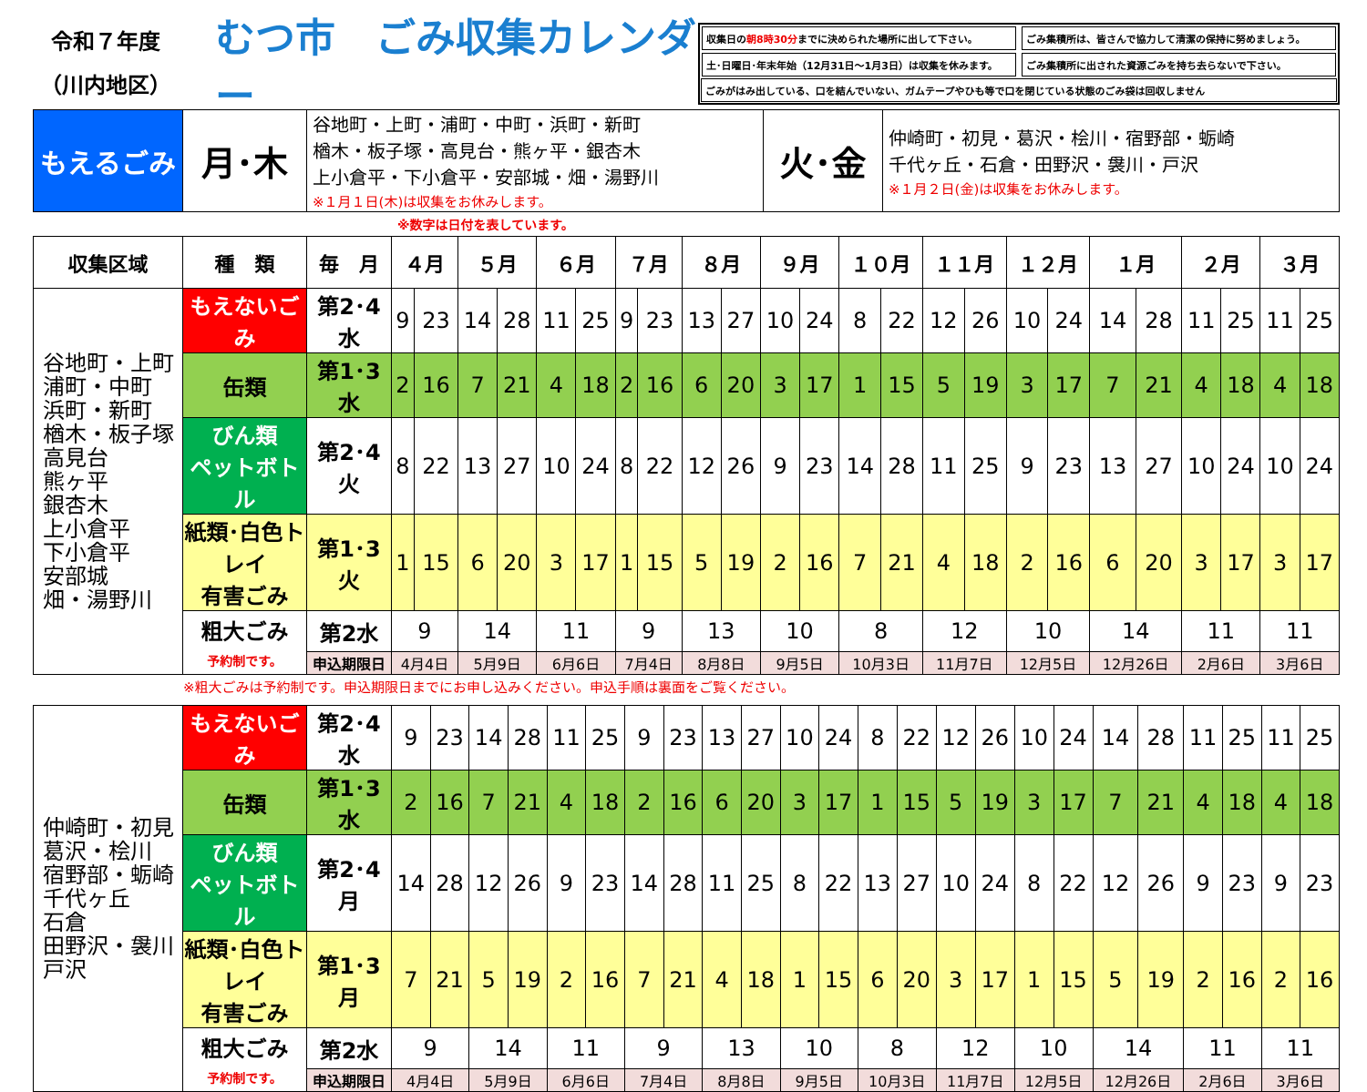令和７年度
（川内地区）
むつ市　ごみ収集カレンダー
収集日の朝8時30分までに決められた場所に出して下さい。
ごみ集積所は、皆さんで協力して清潔の保持に努めましょう。
土･日曜日･年末年始（12月31日～1月3日）は収集を休みます。
ごみ集積所に出された資源ごみを持ち去らないで下さい。
ごみがはみ出している、口を結んでいない、ガムテープやひも等で口を閉じている状態のごみ袋は回収しません
| もえるごみ | 月･木 | 谷地町・上町・浦町・中町・浜町・新町 楢木・板子塚・高見台・熊ヶ平・銀杏木 上小倉平・下小倉平・安部城・畑・湯野川 ※１月１日(木)は収集をお休みします。 | 火･金 | 仲崎町・初見・葛沢・桧川・宿野部・蛎崎 千代ヶ丘・石倉・田野沢・袰川・戸沢 ※１月２日(金)は収集をお休みします。 |
※数字は日付を表しています。
| 収集区域 | 種 類 | 毎 月 | ４月 | | ５月 | | ６月 | | ７月 | | ８月 | | ９月 | | １０月 | | １１月 | | １２月 | | １月 | | ２月 | | ３月 | |
| --- | --- | --- | --- | --- | --- | --- | --- | --- | --- | --- | --- | --- | --- | --- | --- | --- | --- | --- | --- | --- | --- | --- | --- | --- | --- | --- |
| 谷地町・上町 浦町・中町 浜町・新町 楢木・板子塚 高見台 熊ヶ平 銀杏木 上小倉平 下小倉平 安部城 畑・湯野川 | もえないごみ | 第2･4水 | 9 | 23 | 14 | 28 | 11 | 25 | 9 | 23 | 13 | 27 | 10 | 24 | 8 | 22 | 12 | 26 | 10 | 24 | 14 | 28 | 11 | 25 | 11 | 25 |
| | 缶類 | 第1･3水 | 2 | 16 | 7 | 21 | 4 | 18 | 2 | 16 | 6 | 20 | 3 | 17 | 1 | 15 | 5 | 19 | 3 | 17 | 7 | 21 | 4 | 18 | 4 | 18 |
| | びん類 ペットボトル | 第2･4火 | 8 | 22 | 13 | 27 | 10 | 24 | 8 | 22 | 12 | 26 | 9 | 23 | 14 | 28 | 11 | 25 | 9 | 23 | 13 | 27 | 10 | 24 | 10 | 24 |
| | 紙類･白色トレイ 有害ごみ | 第1･3火 | 1 | 15 | 6 | 20 | 3 | 17 | 1 | 15 | 5 | 19 | 2 | 16 | 7 | 21 | 4 | 18 | 2 | 16 | 6 | 20 | 3 | 17 | 3 | 17 |
| | 粗大ごみ 予約制です。 | 第2水 | 9 | | 14 | | 11 | | 9 | | 13 | | 10 | | 8 | | 12 | | 10 | | 14 | | 11 | | 11 | |
| | | 申込期限日 | 4月4日 | | 5月9日 | | 6月6日 | | 7月4日 | | 8月8日 | | 9月5日 | | 10月3日 | | 11月7日 | | 12月5日 | | 12月26日 | | 2月6日 | | 3月6日 | |
※粗大ごみは予約制です。申込期限日までにお申し込みください。申込手順は裏面をご覧ください。
| 仲崎町・初見 葛沢・桧川 宿野部・蛎崎 千代ヶ丘 石倉 田野沢・袰川 戸沢 | もえないごみ | 第2･4水 | 9 | 23 | 14 | 28 | 11 | 25 | 9 | 23 | 13 | 27 | 10 | 24 | 8 | 22 | 12 | 26 | 10 | 24 | 14 | 28 | 11 | 25 | 11 | 25 |
| | 缶類 | 第1･3水 | 2 | 16 | 7 | 21 | 4 | 18 | 2 | 16 | 6 | 20 | 3 | 17 | 1 | 15 | 5 | 19 | 3 | 17 | 7 | 21 | 4 | 18 | 4 | 18 |
| | びん類 ペットボトル | 第2･4月 | 14 | 28 | 12 | 26 | 9 | 23 | 14 | 28 | 11 | 25 | 8 | 22 | 13 | 27 | 10 | 24 | 8 | 22 | 12 | 26 | 9 | 23 | 9 | 23 |
| | 紙類･白色トレイ 有害ごみ | 第1･3月 | 7 | 21 | 5 | 19 | 2 | 16 | 7 | 21 | 4 | 18 | 1 | 15 | 6 | 20 | 3 | 17 | 1 | 15 | 5 | 19 | 2 | 16 | 2 | 16 |
| | 粗大ごみ 予約制です。 | 第2水 | 9 | | 14 | | 11 | | 9 | | 13 | | 10 | | 8 | | 12 | | 10 | | 14 | | 11 | | 11 | |
| | | 申込期限日 | 4月4日 | | 5月9日 | | 6月6日 | | 7月4日 | | 8月8日 | | 9月5日 | | 10月3日 | | 11月7日 | | 12月5日 | | 12月26日 | | 2月6日 | | 3月6日 | |